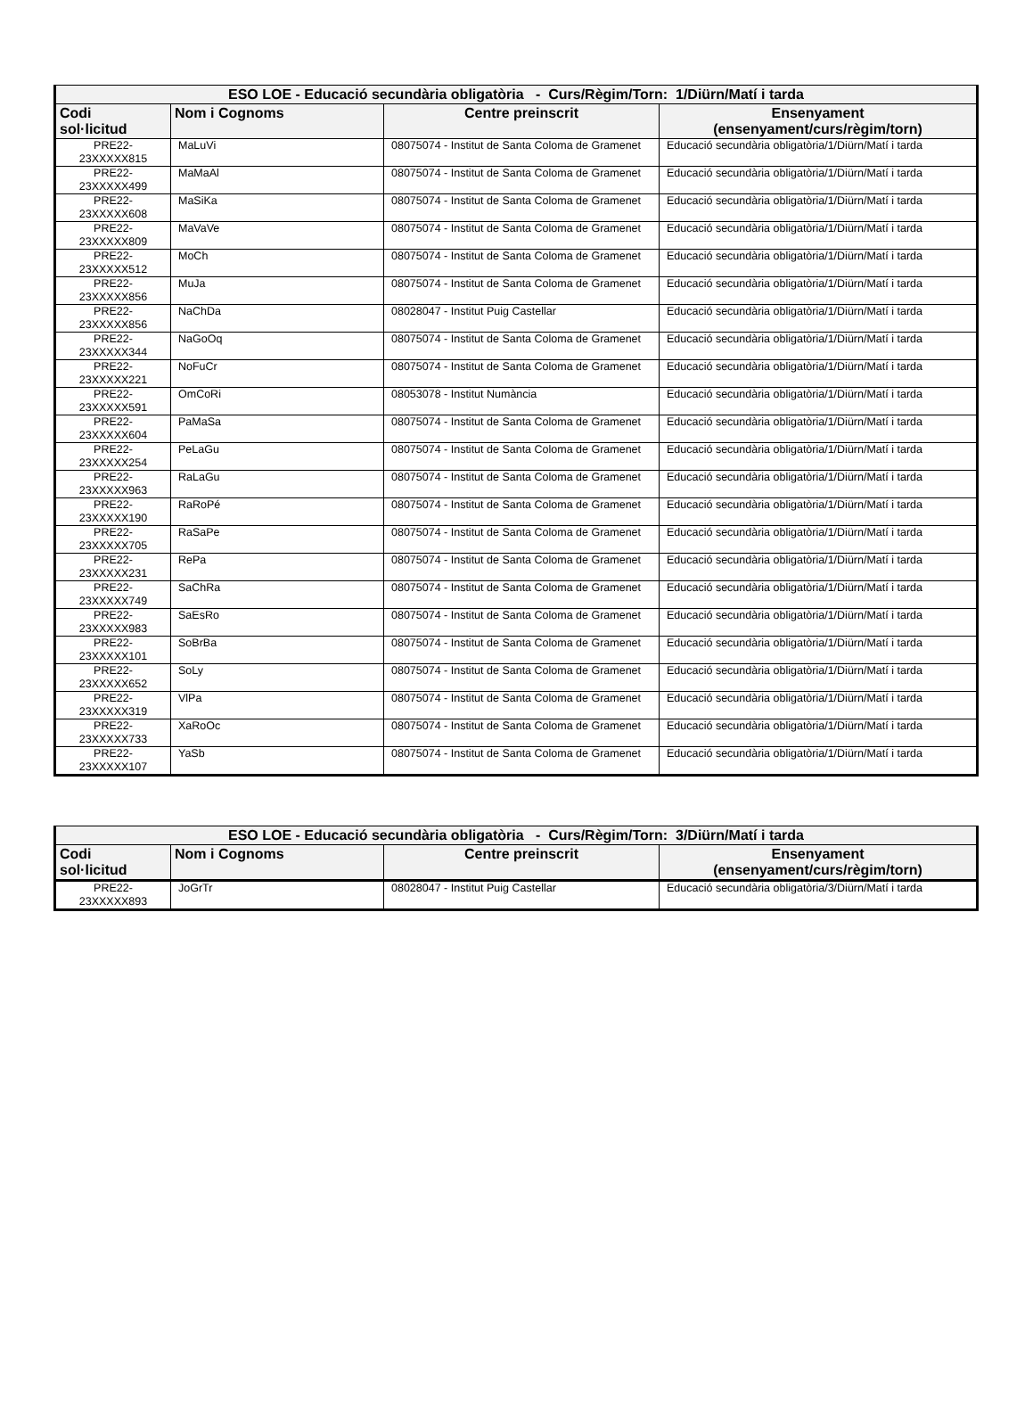| ESO LOE - Educació secundària obligatòria - Curs/Règim/Torn: 1/Diürn/Matí i tarda | | | |
| --- | --- | --- | --- |
| Codi sol·licitud | Nom i Cognoms | Centre preinscrit | Ensenyament (ensenyament/curs/règim/torn) |
| PRE22- 23XXXXX815 | MaLuVi | 08075074 - Institut de Santa Coloma de Gramenet | Educació secundària obligatòria/1/Diürn/Matí i tarda |
| PRE22- 23XXXXX499 | MaMaAl | 08075074 - Institut de Santa Coloma de Gramenet | Educació secundària obligatòria/1/Diürn/Matí i tarda |
| PRE22- 23XXXXX608 | MaSiKa | 08075074 - Institut de Santa Coloma de Gramenet | Educació secundària obligatòria/1/Diürn/Matí i tarda |
| PRE22- 23XXXXX809 | MaVaVe | 08075074 - Institut de Santa Coloma de Gramenet | Educació secundària obligatòria/1/Diürn/Matí i tarda |
| PRE22- 23XXXXX512 | MoCh | 08075074 - Institut de Santa Coloma de Gramenet | Educació secundària obligatòria/1/Diürn/Matí i tarda |
| PRE22- 23XXXXX856 | MuJa | 08075074 - Institut de Santa Coloma de Gramenet | Educació secundària obligatòria/1/Diürn/Matí i tarda |
| PRE22- 23XXXXX856 | NaChDa | 08028047 - Institut Puig Castellar | Educació secundària obligatòria/1/Diürn/Matí i tarda |
| PRE22- 23XXXXX344 | NaGoOq | 08075074 - Institut de Santa Coloma de Gramenet | Educació secundària obligatòria/1/Diürn/Matí i tarda |
| PRE22- 23XXXXX221 | NoFuCr | 08075074 - Institut de Santa Coloma de Gramenet | Educació secundària obligatòria/1/Diürn/Matí i tarda |
| PRE22- 23XXXXX591 | OmCoRi | 08053078 - Institut Numància | Educació secundària obligatòria/1/Diürn/Matí i tarda |
| PRE22- 23XXXXX604 | PaMaSa | 08075074 - Institut de Santa Coloma de Gramenet | Educació secundària obligatòria/1/Diürn/Matí i tarda |
| PRE22- 23XXXXX254 | PeLaGu | 08075074 - Institut de Santa Coloma de Gramenet | Educació secundària obligatòria/1/Diürn/Matí i tarda |
| PRE22- 23XXXXX963 | RaLaGu | 08075074 - Institut de Santa Coloma de Gramenet | Educació secundària obligatòria/1/Diürn/Matí i tarda |
| PRE22- 23XXXXX190 | RaRoPé | 08075074 - Institut de Santa Coloma de Gramenet | Educació secundària obligatòria/1/Diürn/Matí i tarda |
| PRE22- 23XXXXX705 | RaSaPe | 08075074 - Institut de Santa Coloma de Gramenet | Educació secundària obligatòria/1/Diürn/Matí i tarda |
| PRE22- 23XXXXX231 | RePa | 08075074 - Institut de Santa Coloma de Gramenet | Educació secundària obligatòria/1/Diürn/Matí i tarda |
| PRE22- 23XXXXX749 | SaChRa | 08075074 - Institut de Santa Coloma de Gramenet | Educació secundària obligatòria/1/Diürn/Matí i tarda |
| PRE22- 23XXXXX983 | SaEsRo | 08075074 - Institut de Santa Coloma de Gramenet | Educació secundària obligatòria/1/Diürn/Matí i tarda |
| PRE22- 23XXXXX101 | SoBrBa | 08075074 - Institut de Santa Coloma de Gramenet | Educació secundària obligatòria/1/Diürn/Matí i tarda |
| PRE22- 23XXXXX652 | SoLy | 08075074 - Institut de Santa Coloma de Gramenet | Educació secundària obligatòria/1/Diürn/Matí i tarda |
| PRE22- 23XXXXX319 | VlPa | 08075074 - Institut de Santa Coloma de Gramenet | Educació secundària obligatòria/1/Diürn/Matí i tarda |
| PRE22- 23XXXXX733 | XaRoOc | 08075074 - Institut de Santa Coloma de Gramenet | Educació secundària obligatòria/1/Diürn/Matí i tarda |
| PRE22- 23XXXXX107 | YaSb | 08075074 - Institut de Santa Coloma de Gramenet | Educació secundària obligatòria/1/Diürn/Matí i tarda |
| ESO LOE - Educació secundària obligatòria - Curs/Règim/Torn: 3/Diürn/Matí i tarda | | | |
| --- | --- | --- | --- |
| Codi sol·licitud | Nom i Cognoms | Centre preinscrit | Ensenyament (ensenyament/curs/règim/torn) |
| PRE22- 23XXXXX893 | JoGrTr | 08028047 - Institut Puig Castellar | Educació secundària obligatòria/3/Diürn/Matí i tarda |